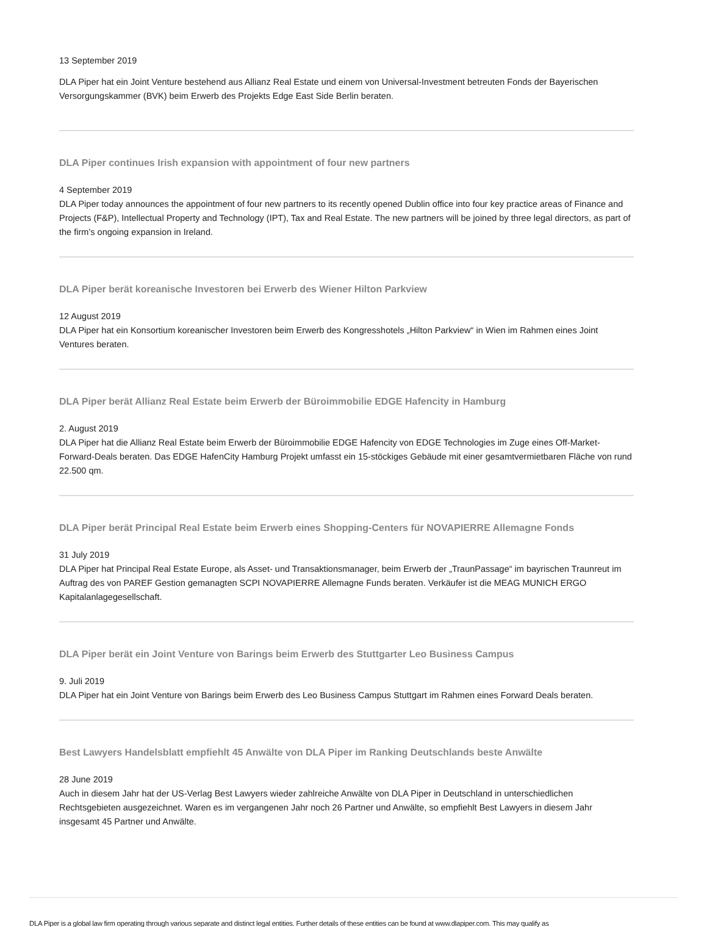13 September 2019
DLA Piper hat ein Joint Venture bestehend aus Allianz Real Estate und einem von Universal-Investment betreuten Fonds der Bayerischen Versorgungskammer (BVK) beim Erwerb des Projekts Edge East Side Berlin beraten.
DLA Piper continues Irish expansion with appointment of four new partners
4 September 2019
DLA Piper today announces the appointment of four new partners to its recently opened Dublin office into four key practice areas of Finance and Projects (F&P), Intellectual Property and Technology (IPT), Tax and Real Estate. The new partners will be joined by three legal directors, as part of the firm’s ongoing expansion in Ireland.
DLA Piper berät koreanische Investoren bei Erwerb des Wiener Hilton Parkview
12 August 2019
DLA Piper hat ein Konsortium koreanischer Investoren beim Erwerb des Kongresshotels „Hilton Parkview“ in Wien im Rahmen eines Joint Ventures beraten.
DLA Piper berät Allianz Real Estate beim Erwerb der Büroimmobilie EDGE Hafencity in Hamburg
2. August 2019
DLA Piper hat die Allianz Real Estate beim Erwerb der Büroimmobilie EDGE Hafencity von EDGE Technologies im Zuge eines Off-Market-Forward-Deals beraten. Das EDGE HafenCity Hamburg Projekt umfasst ein 15-stöckiges Gebäude mit einer gesamtvermietbaren Fläche von rund 22.500 qm.
DLA Piper berät Principal Real Estate beim Erwerb eines Shopping-Centers für NOVAPIERRE Allemagne Fonds
31 July 2019
DLA Piper hat Principal Real Estate Europe, als Asset- und Transaktionsmanager, beim Erwerb der „TraunPassage“ im bayrischen Traunreut im Auftrag des von PAREF Gestion gemanagten SCPI NOVAPIERRE Allemagne Funds beraten. Verkäufer ist die MEAG MUNICH ERGO Kapitalanlagegesellschaft.
DLA Piper berät ein Joint Venture von Barings beim Erwerb des Stuttgarter Leo Business Campus
9. Juli 2019
DLA Piper hat ein Joint Venture von Barings beim Erwerb des Leo Business Campus Stuttgart im Rahmen eines Forward Deals beraten.
Best Lawyers Handelsblatt empfiehlt 45 Anwälte von DLA Piper im Ranking Deutschlands beste Anwälte
28 June 2019
Auch in diesem Jahr hat der US-Verlag Best Lawyers wieder zahlreiche Anwälte von DLA Piper in Deutschland in unterschiedlichen Rechtsgebieten ausgezeichnet. Waren es im vergangenen Jahr noch 26 Partner und Anwälte, so empfiehlt Best Lawyers in diesem Jahr insgesamt 45 Partner und Anwälte.
DLA Piper is a global law firm operating through various separate and distinct legal entities. Further details of these entities can be found at www.dlapiper.com. This may qualify as